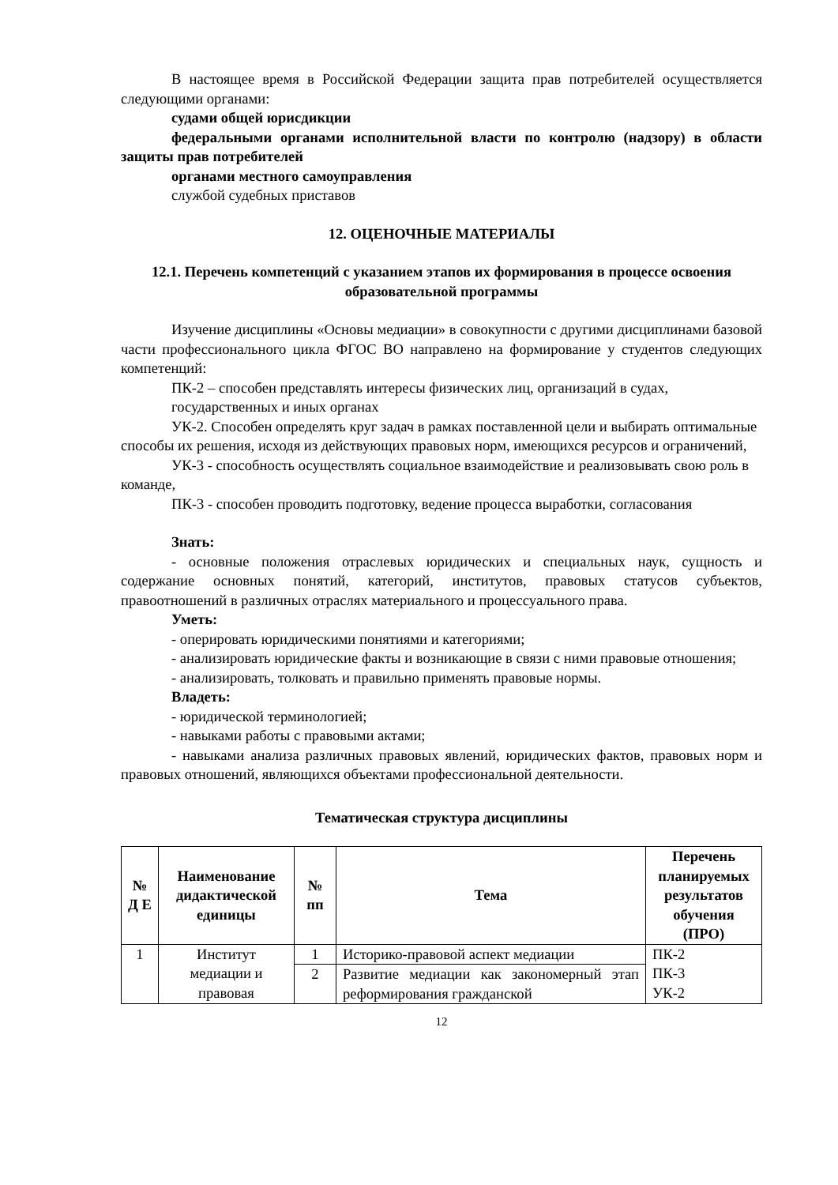В настоящее время в Российской Федерации защита прав потребителей осуществляется следующими органами:
судами общей юрисдикции
федеральными органами исполнительной власти по контролю (надзору) в области защиты прав потребителей
органами местного самоуправления
службой судебных приставов
12. ОЦЕНОЧНЫЕ МАТЕРИАЛЫ
12.1. Перечень компетенций с указанием этапов их формирования в процессе освоения образовательной программы
Изучение дисциплины «Основы медиации» в совокупности с другими дисциплинами базовой части профессионального цикла ФГОС ВО направлено на формирование у студентов следующих компетенций:
ПК-2 – способен представлять интересы физических лиц, организаций в судах,
государственных и иных органах
УК-2. Способен определять круг задач в рамках поставленной цели и выбирать оптимальные способы их решения, исходя из действующих правовых норм, имеющихся ресурсов и ограничений,
УК-3 - способность осуществлять социальное взаимодействие и реализовывать свою роль в команде,
ПК-3 - способен проводить подготовку, ведение процесса выработки, согласования
Знать:
- основные положения отраслевых юридических и специальных наук, сущность и содержание основных понятий, категорий, институтов, правовых статусов субъектов, правоотношений в различных отраслях материального и процессуального права.
Уметь:
- оперировать юридическими понятиями и категориями;
- анализировать юридические факты и возникающие в связи с ними правовые отношения;
- анализировать, толковать и правильно применять правовые нормы.
Владеть:
- юридической терминологией;
- навыками работы с правовыми актами;
- навыками анализа различных правовых явлений, юридических фактов, правовых норм и правовых отношений, являющихся объектами профессиональной деятельности.
Тематическая структура дисциплины
| № Д Е | Наименование дидактической единицы | № пп | Тема | Перечень планируемых результатов обучения (ПРО) |
| --- | --- | --- | --- | --- |
| 1 | Институт медиации и правовая | 1 | Историко-правовой аспект медиации | ПК-2 ПК-3 УК-2 |
| | | 2 | Развитие медиации как закономерный этап реформирования гражданской | |
12